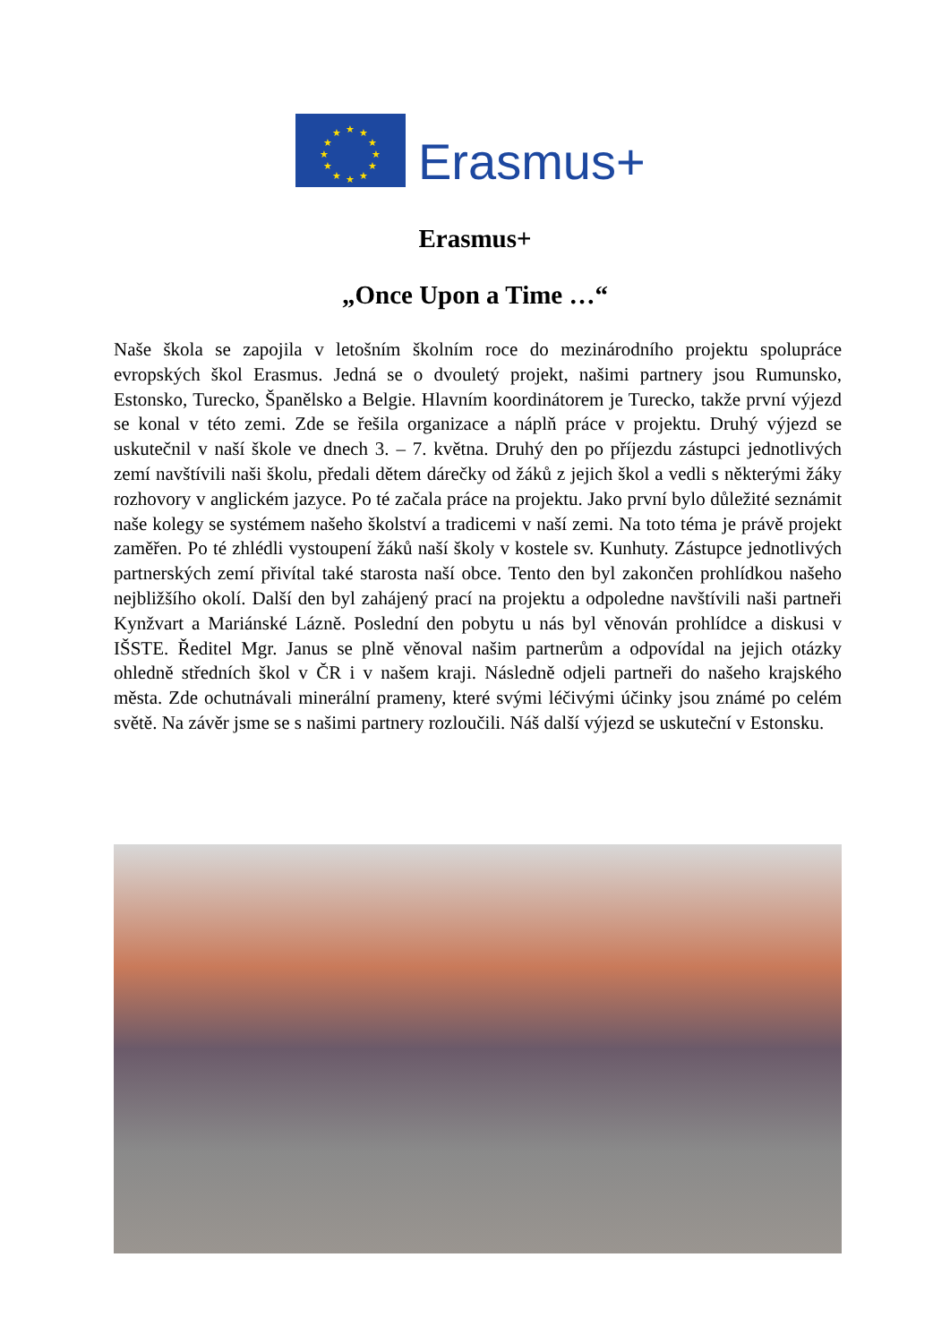★
★
★
★
★
★
★
★
★
★
★
★
Erasmus+
Erasmus+
„Once Upon a Time …“
Naše škola se zapojila v letošním školním roce do mezinárodního projektu spolupráce evropských škol Erasmus. Jedná se o dvouletý projekt, našimi partnery jsou Rumunsko, Estonsko, Turecko, Španělsko a Belgie. Hlavním koordinátorem je Turecko, takže první výjezd se konal v této zemi. Zde se řešila organizace a náplň práce v projektu. Druhý výjezd se uskutečnil v naší škole ve dnech 3. – 7. května. Druhý den po příjezdu zástupci jednotlivých zemí navštívili naši školu, předali dětem dárečky od žáků z jejich škol a vedli s některými žáky rozhovory v anglickém jazyce. Po té začala práce na projektu. Jako první bylo důležité seznámit naše kolegy se systémem našeho školství a tradicemi v naší zemi. Na toto téma je právě projekt zaměřen. Po té zhlédli vystoupení žáků naší školy v kostele sv. Kunhuty. Zástupce jednotlivých partnerských zemí přivítal také starosta naší obce. Tento den byl zakončen prohlídkou našeho nejbližšího okolí. Další den byl zahájený prací na projektu a odpoledne navštívili naši partneři Kynžvart a Mariánské Lázně. Poslední den pobytu u nás byl věnován prohlídce a diskusi v IŠSTE. Ředitel Mgr. Janus se plně věnoval našim partnerům a odpovídal na jejich otázky ohledně středních škol v ČR i v našem kraji. Následně odjeli partneři do našeho krajského města. Zde ochutnávali minerální prameny, které svými léčivými účinky jsou známé po celém světě. Na závěr jsme se s našimi partnery rozloučili. Náš další výjezd se uskuteční v Estonsku.